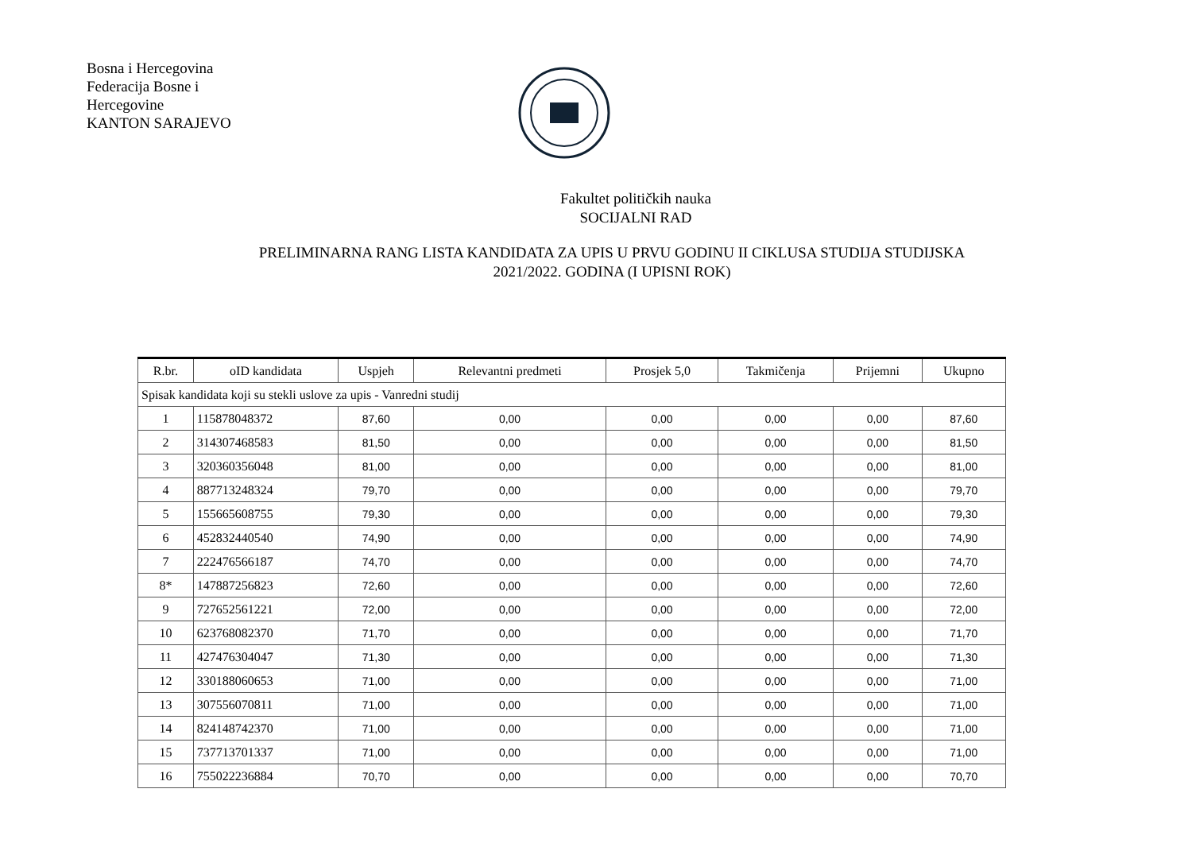Bosna i Hercegovina
Federacija Bosne i
Hercegovine
KANTON SARAJEVO
Fakultet političkih nauka
SOCIJALNI RAD
PRELIMINARNA RANG LISTA KANDIDATA ZA UPIS U PRVU GODINU II CIKLUSA STUDIJA STUDIJSKA
2021/2022. GODINA (I UPISNI ROK)
| R.br. | oID kandidata | Uspjeh | Relevantni predmeti | Prosjek 5,0 | Takmičenja | Prijemni | Ukupno |
| --- | --- | --- | --- | --- | --- | --- | --- |
| Spisak kandidata koji su stekli uslove za upis - Vanredni studij | | | | | | | |
| 1 | 115878048372 | 87,60 | 0,00 | 0,00 | 0,00 | 0,00 | 87,60 |
| 2 | 314307468583 | 81,50 | 0,00 | 0,00 | 0,00 | 0,00 | 81,50 |
| 3 | 320360356048 | 81,00 | 0,00 | 0,00 | 0,00 | 0,00 | 81,00 |
| 4 | 887713248324 | 79,70 | 0,00 | 0,00 | 0,00 | 0,00 | 79,70 |
| 5 | 155665608755 | 79,30 | 0,00 | 0,00 | 0,00 | 0,00 | 79,30 |
| 6 | 452832440540 | 74,90 | 0,00 | 0,00 | 0,00 | 0,00 | 74,90 |
| 7 | 222476566187 | 74,70 | 0,00 | 0,00 | 0,00 | 0,00 | 74,70 |
| 8* | 147887256823 | 72,60 | 0,00 | 0,00 | 0,00 | 0,00 | 72,60 |
| 9 | 727652561221 | 72,00 | 0,00 | 0,00 | 0,00 | 0,00 | 72,00 |
| 10 | 623768082370 | 71,70 | 0,00 | 0,00 | 0,00 | 0,00 | 71,70 |
| 11 | 427476304047 | 71,30 | 0,00 | 0,00 | 0,00 | 0,00 | 71,30 |
| 12 | 330188060653 | 71,00 | 0,00 | 0,00 | 0,00 | 0,00 | 71,00 |
| 13 | 307556070811 | 71,00 | 0,00 | 0,00 | 0,00 | 0,00 | 71,00 |
| 14 | 824148742370 | 71,00 | 0,00 | 0,00 | 0,00 | 0,00 | 71,00 |
| 15 | 737713701337 | 71,00 | 0,00 | 0,00 | 0,00 | 0,00 | 71,00 |
| 16 | 755022236884 | 70,70 | 0,00 | 0,00 | 0,00 | 0,00 | 70,70 |